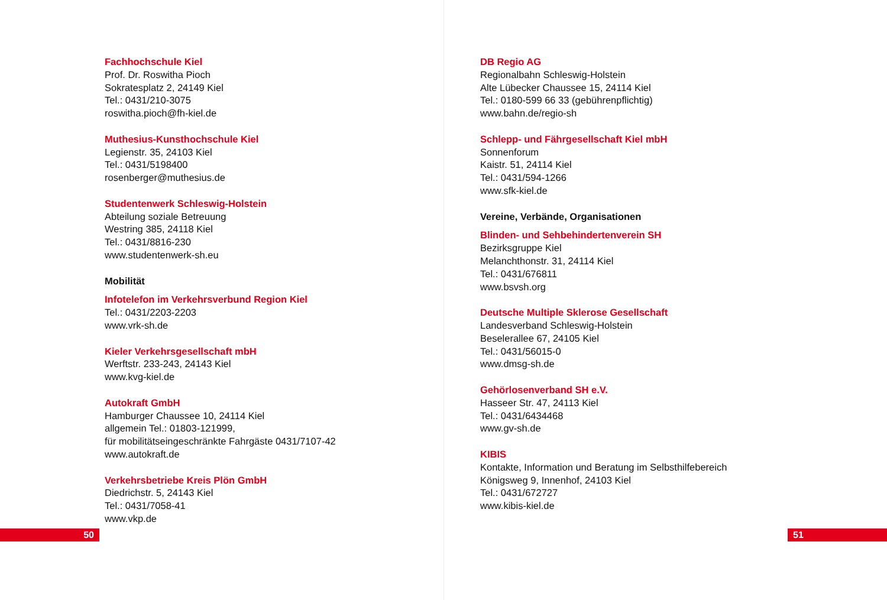Fachhochschule Kiel
Prof. Dr. Roswitha Pioch
Sokratesplatz 2, 24149 Kiel
Tel.: 0431/210-3075
roswitha.pioch@fh-kiel.de
Muthesius-Kunsthochschule Kiel
Legienstr. 35, 24103 Kiel
Tel.: 0431/5198400
rosenberger@muthesius.de
Studentenwerk Schleswig-Holstein
Abteilung soziale Betreuung
Westring 385, 24118 Kiel
Tel.: 0431/8816-230
www.studentenwerk-sh.eu
Mobilität
Infotelefon im Verkehrsverbund Region Kiel
Tel.: 0431/2203-2203
www.vrk-sh.de
Kieler Verkehrsgesellschaft mbH
Werftstr. 233-243, 24143 Kiel
www.kvg-kiel.de
Autokraft GmbH
Hamburger Chaussee 10, 24114 Kiel
allgemein Tel.: 01803-121999,
für mobilitätseingeschränkte Fahrgäste 0431/7107-42
www.autokraft.de
Verkehrsbetriebe Kreis Plön GmbH
Diedrichstr. 5, 24143 Kiel
Tel.: 0431/7058-41
www.vkp.de
DB Regio AG
Regionalbahn Schleswig-Holstein
Alte Lübecker Chaussee 15, 24114 Kiel
Tel.: 0180-599 66 33 (gebührenpflichtig)
www.bahn.de/regio-sh
Schlepp- und Fährgesellschaft Kiel mbH
Sonnenforum
Kaistr. 51, 24114 Kiel
Tel.: 0431/594-1266
www.sfk-kiel.de
Vereine, Verbände, Organisationen
Blinden- und Sehbehindertenverein SH
Bezirksgruppe Kiel
Melanchthonstr. 31, 24114 Kiel
Tel.: 0431/676811
www.bsvsh.org
Deutsche Multiple Sklerose Gesellschaft
Landesverband Schleswig-Holstein
Beselerallee 67, 24105 Kiel
Tel.: 0431/56015-0
www.dmsg-sh.de
Gehörlosenverband SH e.V.
Hasseer Str. 47, 24113 Kiel
Tel.: 0431/6434468
www.gv-sh.de
KIBIS
Kontakte, Information und Beratung im Selbsthilfebereich
Königsweg 9, Innenhof, 24103 Kiel
Tel.: 0431/672727
www.kibis-kiel.de
50 51